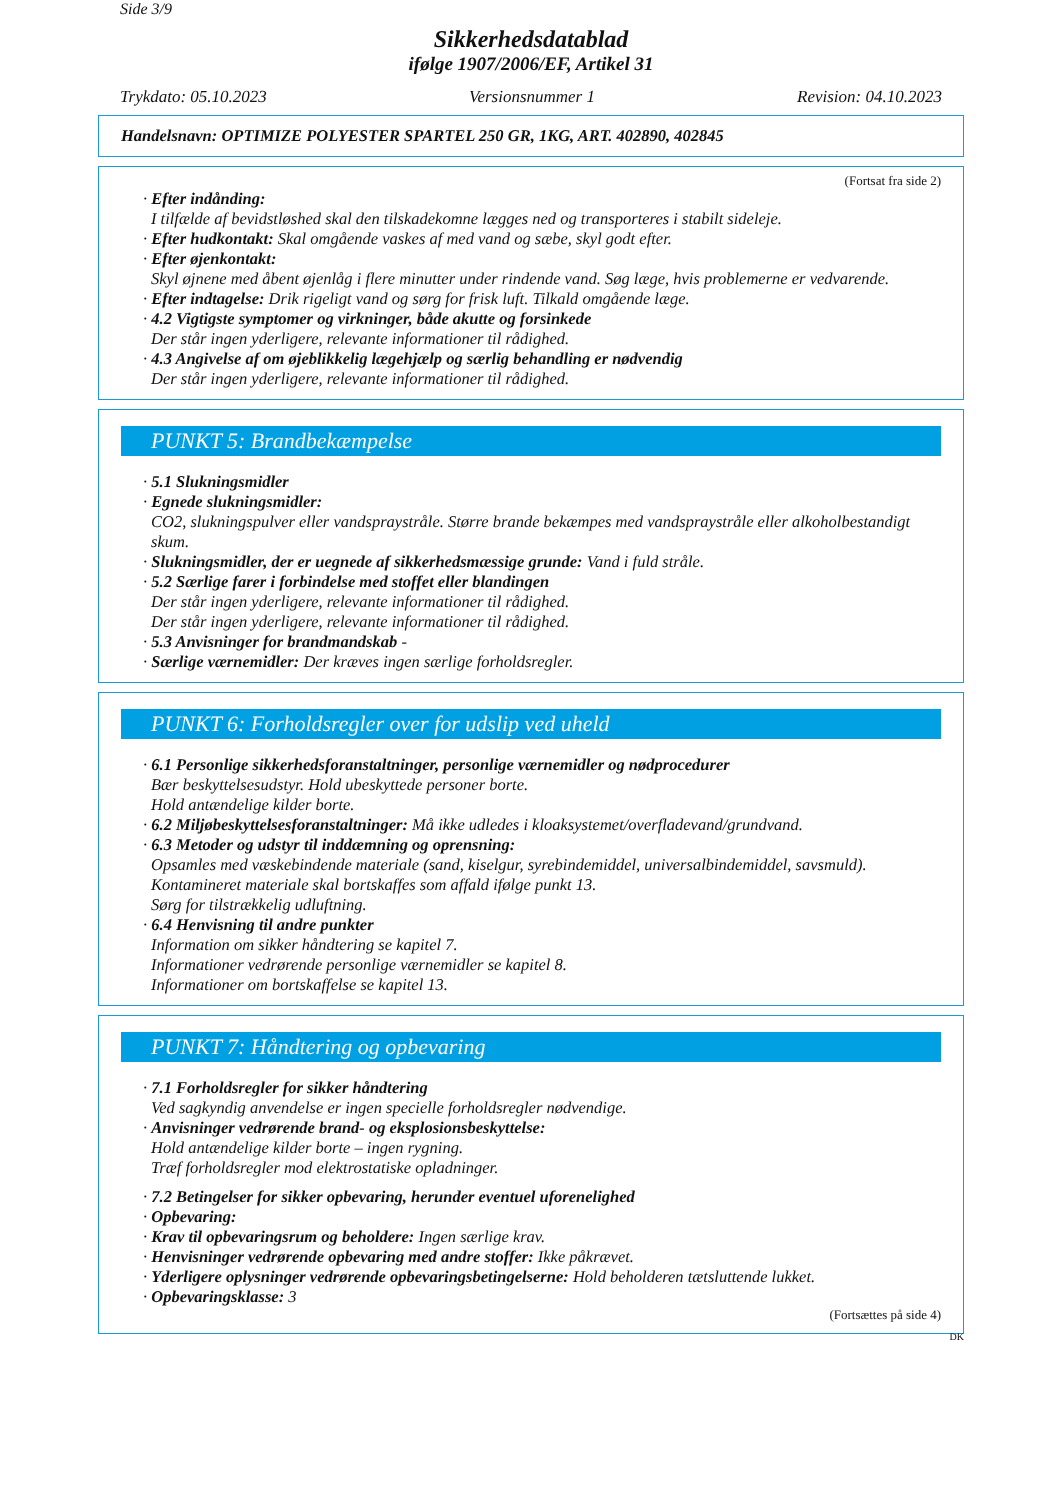Side 3/9
Sikkerhedsdatablad
ifølge 1907/2006/EF, Artikel 31
Trykdato: 05.10.2023 Versionsnummer 1 Revision: 04.10.2023
Handelsnavn: OPTIMIZE POLYESTER SPARTEL 250 GR, 1KG, ART. 402890, 402845
(Fortsat fra side 2)
· Efter indånding:
I tilfælde af bevidstløshed skal den tilskadekomne lægges ned og transporteres i stabilt sideleje.
· Efter hudkontakt: Skal omgående vaskes af med vand og sæbe, skyl godt efter.
· Efter øjenkontakt:
Skyl øjnene med åbent øjenlåg i flere minutter under rindende vand. Søg læge, hvis problemerne er vedvarende.
· Efter indtagelse: Drik rigeligt vand og sørg for frisk luft. Tilkald omgående læge.
· 4.2 Vigtigste symptomer og virkninger, både akutte og forsinkede
Der står ingen yderligere, relevante informationer til rådighed.
· 4.3 Angivelse af om øjeblikkelig lægehjælp og særlig behandling er nødvendig
Der står ingen yderligere, relevante informationer til rådighed.
PUNKT 5: Brandbekæmpelse
· 5.1 Slukningsmidler
· Egnede slukningsmidler:
CO2, slukningspulver eller vandspraystråle. Større brande bekæmpes med vandspraystråle eller alkoholbestandigt skum.
· Slukningsmidler, der er uegnede af sikkerhedsmæssige grunde: Vand i fuld stråle.
· 5.2 Særlige farer i forbindelse med stoffet eller blandingen
Der står ingen yderligere, relevante informationer til rådighed.
Der står ingen yderligere, relevante informationer til rådighed.
· 5.3 Anvisninger for brandmandskab -
· Særlige værnemidler: Der kræves ingen særlige forholdsregler.
PUNKT 6: Forholdsregler over for udslip ved uheld
· 6.1 Personlige sikkerhedsforanstaltninger, personlige værnemidler og nødprocedurer
Bær beskyttelsesudstyr. Hold ubeskyttede personer borte.
Hold antændelige kilder borte.
· 6.2 Miljøbeskyttelsesforanstaltninger: Må ikke udledes i kloaksystemet/overfladevand/grundvand.
· 6.3 Metoder og udstyr til inddæmning og oprensning:
Opsamles med væskebindende materiale (sand, kiselgur, syrebindemiddel, universalbindemiddel, savsmuld).
Kontamineret materiale skal bortskaffes som affald ifølge punkt 13.
Sørg for tilstrækkelig udluftning.
· 6.4 Henvisning til andre punkter
Information om sikker håndtering se kapitel 7.
Informationer vedrørende personlige værnemidler se kapitel 8.
Informationer om bortskaffelse se kapitel 13.
PUNKT 7: Håndtering og opbevaring
· 7.1 Forholdsregler for sikker håndtering
Ved sagkyndig anvendelse er ingen specielle forholdsregler nødvendige.
· Anvisninger vedrørende brand- og eksplosionsbeskyttelse:
Hold antændelige kilder borte – ingen rygning.
Træf forholdsregler mod elektrostatiske opladninger.
· 7.2 Betingelser for sikker opbevaring, herunder eventuel uforenelighed
· Opbevaring:
· Krav til opbevaringsrum og beholdere: Ingen særlige krav.
· Henvisninger vedrørende opbevaring med andre stoffer: Ikke påkrævet.
· Yderligere oplysninger vedrørende opbevaringsbetingelserne: Hold beholderen tætsluttende lukket.
· Opbevaringsklasse: 3
(Fortsættes på side 4)
DK